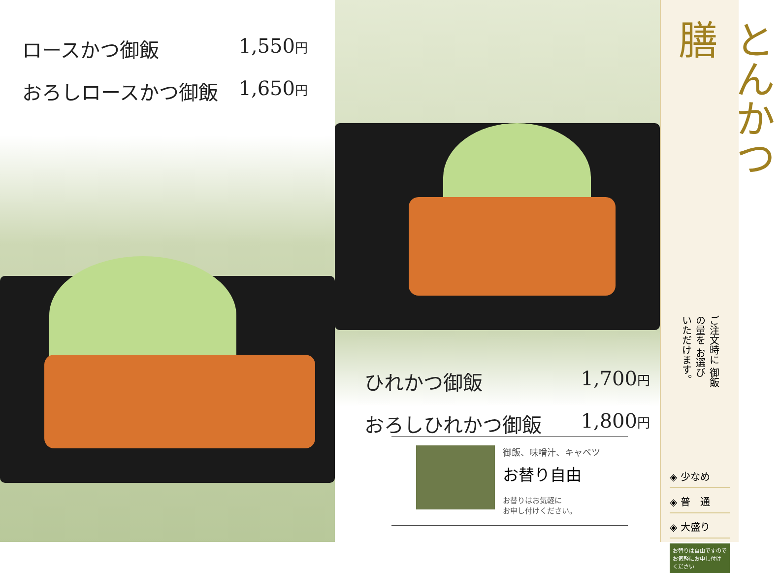ロースかつ御飯 1,550円
おろしロースかつ御飯 1,650円
ひれかつ御飯 1,700円
おろしひれかつ御飯 1,800円
御飯、味噌汁、キャベツ
お替り自由
お替りはお気軽に
お申し付けください。
とんかつ膳
ご注文時に 御飯の量を お選び いただけます。
◈ 少なめ
◈ 普　通
◈ 大盛り
お替りは自由ですので お気軽にお申し付け ください